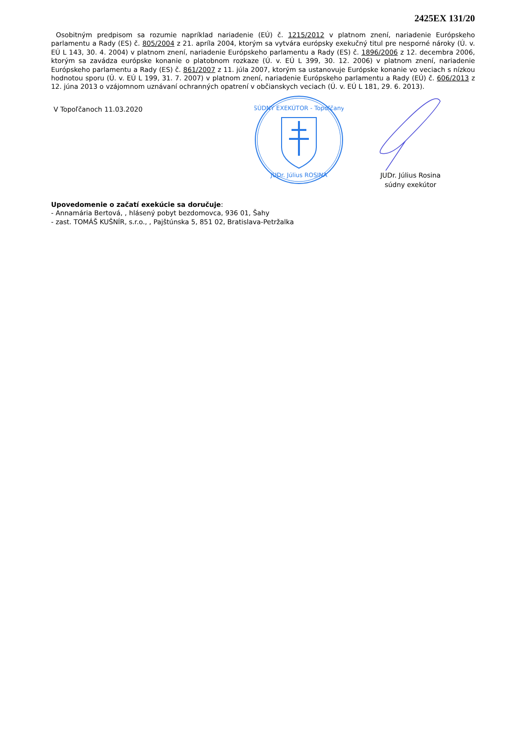2425EX 131/20
Osobitným predpisom sa rozumie napríklad nariadenie (EÚ) č. 1215/2012 v platnom znení, nariadenie Európskeho parlamentu a Rady (ES) č. 805/2004 z 21. apríla 2004, ktorým sa vytvára európsky exekučný titul pre nesporné nároky (Ú. v. EÚ L 143, 30. 4. 2004) v platnom znení, nariadenie Európskeho parlamentu a Rady (ES) č. 1896/2006 z 12. decembra 2006, ktorým sa zavádza európske konanie o platobnom rozkaze (Ú. v. EÚ L 399, 30. 12. 2006) v platnom znení, nariadenie Európskeho parlamentu a Rady (ES) č. 861/2007 z 11. júla 2007, ktorým sa ustanovuje Európske konanie vo veciach s nízkou hodnotou sporu (Ú. v. EÚ L 199, 31. 7. 2007) v platnom znení, nariadenie Európskeho parlamentu a Rady (EÚ) č. 606/2013 z 12. júna 2013 o vzájomnom uznávaní ochranných opatrení v občianskych veciach (Ú. v. EÚ L 181, 29. 6. 2013).
V Topoľčanoch 11.03.2020
SÚDNY EXEKÚTOR - Topoľčany
JUDr. Július ROSINA
JUDr. Július Rosina
súdny exekútor
Upovedomenie o začatí exekúcie sa doručuje:
- Annamária Bertová, , hlásený pobyt bezdomovca, 936 01, Šahy
- zast. TOMÁŠ KUŠNÍR, s.r.o., , Pajštúnska 5, 851 02, Bratislava-Petržalka